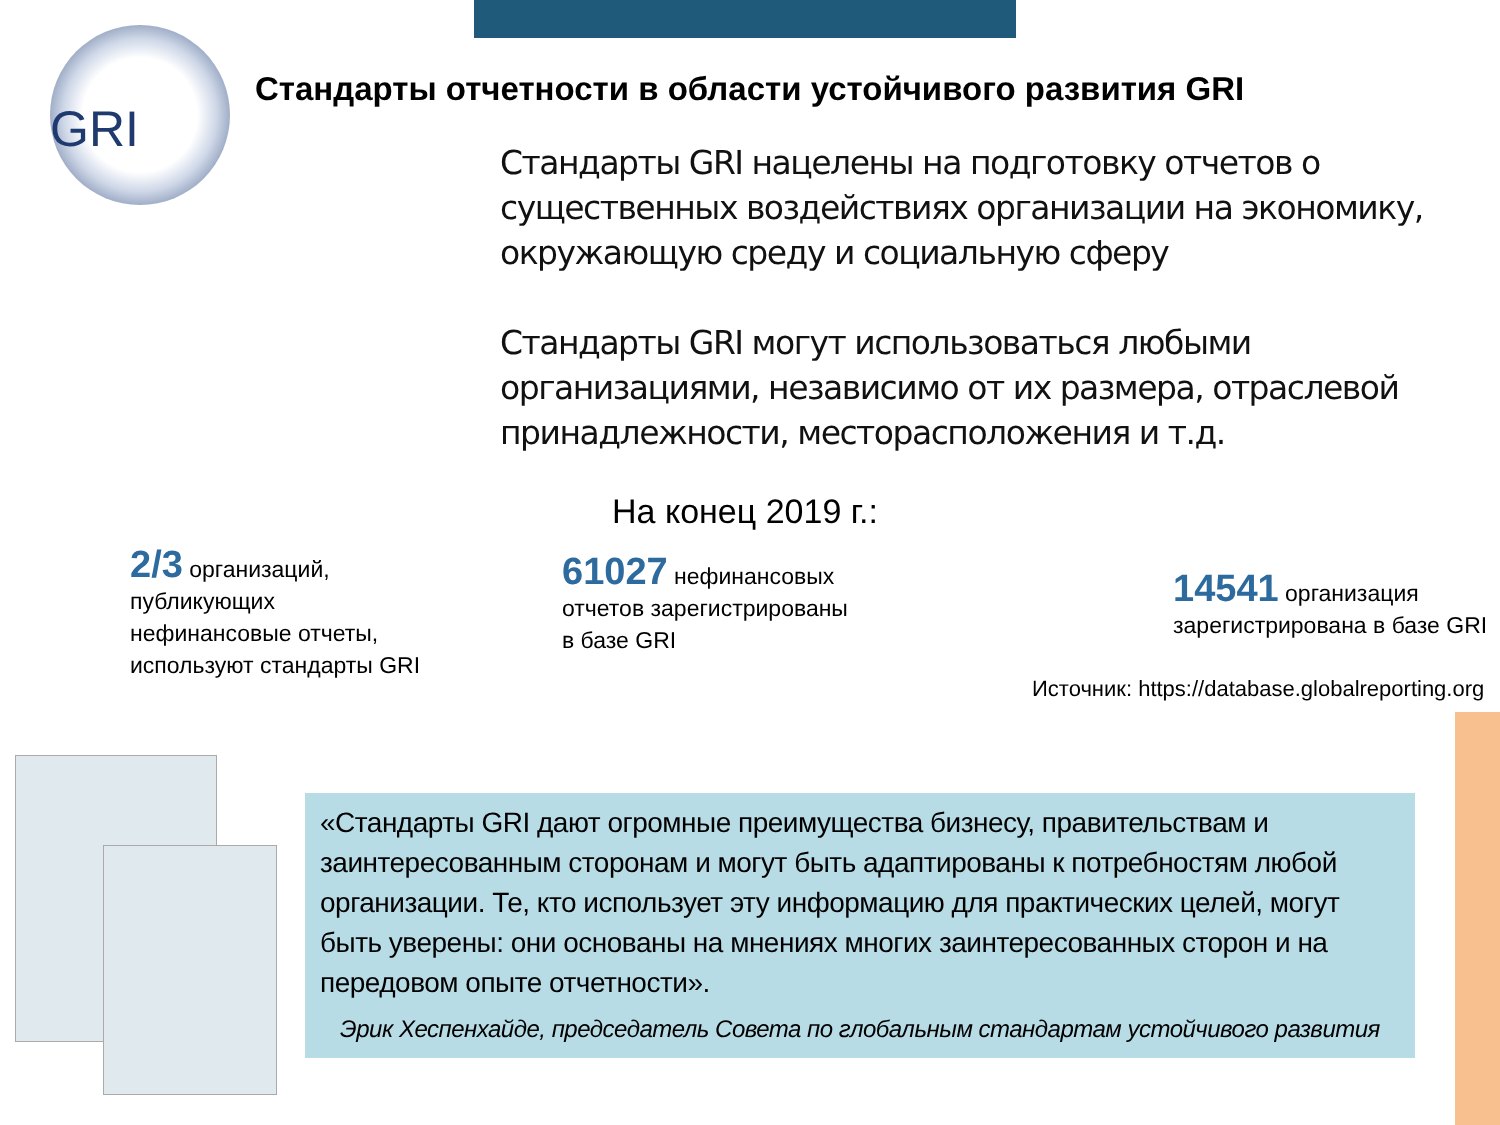GRI
Стандарты отчетности в области устойчивого развития GRI
Стандарты GRI нацелены на подготовку отчетов о существенных воздействиях организации на экономику, окружающую среду и социальную сферу
Стандарты GRI могут использоваться любыми организациями, независимо от их размера, отраслевой принадлежности, месторасположения и т.д.
На конец 2019 г.:
2/3 организаций, публикующих нефинансовые отчеты, используют стандарты GRI
61027 нефинансовых отчетов зарегистрированы в базе GRI
14541 организация зарегистрирована в базе GRI
Источник: https://database.globalreporting.org
«Стандарты GRI дают огромные преимущества бизнесу, правительствам и заинтересованным сторонам и могут быть адаптированы к потребностям любой организации. Те, кто использует эту информацию для практических целей, могут быть уверены: они основаны на мнениях многих заинтересованных сторон и на передовом опыте отчетности».
Эрик Хеспенхайде, председатель Совета по глобальным стандартам устойчивого развития